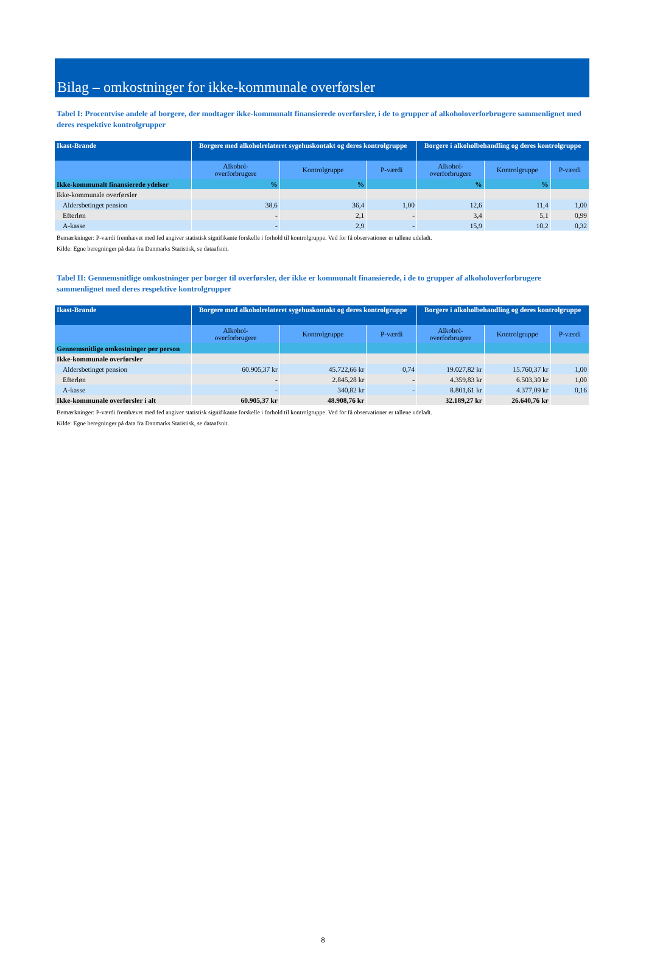Bilag – omkostninger for ikke-kommunale overførsler
Tabel I: Procentvise andele af borgere, der modtager ikke-kommunalt finansierede overførsler, i de to grupper af alkoholoverforbrugere sammenlignet med deres respektive kontrolgrupper
| Ikast-Brande | Borgere med alkoholrelateret sygehuskontakt og deres kontrolgruppe | | | Borgere i alkoholbehandling og deres kontrolgruppe | | |
| --- | --- | --- | --- | --- | --- | --- |
| | Alkohol- overforbrugere | Kontrolgruppe | P-værdi | Alkohol- overforbrugere | Kontrolgruppe | P-værdi |
| Ikke-kommunalt finansierede ydelser | % | % | | % | % | |
| Ikke-kommunale overførsler | | | | | | |
| Aldersbetinget pension | 38,6 | 36,4 | 1,00 | 12,6 | 11,4 | 1,00 |
| Efterløn | - | 2,1 | - | 3,4 | 5,1 | 0,99 |
| A-kasse | - | 2,9 | - | 15,9 | 10,2 | 0,32 |
Bemærkninger: P-værdi fremhævet med fed angiver statistisk signifikante forskelle i forhold til kontrolgruppe. Ved for få observationer er tallene udeladt.
Kilde: Egne beregninger på data fra Danmarks Statistisk, se dataafsnit.
Tabel II: Gennemsnitlige omkostninger per borger til overførsler, der ikke er kommunalt finansierede, i de to grupper af alkoholoverforbrugere sammenlignet med deres respektive kontrolgrupper
| Ikast-Brande | Borgere med alkoholrelateret sygehuskontakt og deres kontrolgruppe | | | Borgere i alkoholbehandling og deres kontrolgruppe | | |
| --- | --- | --- | --- | --- | --- | --- |
| | Alkohol- overforbrugere | Kontrolgruppe | P-værdi | Alkohol- overforbrugere | Kontrolgruppe | P-værdi |
| Gennemsnitlige omkostninger per person | | | | | | |
| Ikke-kommunale overførsler | | | | | | |
| Aldersbetinget pension | 60.905,37 kr | 45.722,66 kr | 0,74 | 19.027,82 kr | 15.760,37 kr | 1,00 |
| Efterløn | - | 2.845,28 kr | - | 4.359,83 kr | 6.503,30 kr | 1,00 |
| A-kasse | - | 340,82 kr | - | 8.801,61 kr | 4.377,09 kr | 0,16 |
| Ikke-kommunale overførsler i alt | 60.905,37 kr | 48.908,76 kr | | 32.189,27 kr | 26.640,76 kr | |
Bemærkninger: P-værdi fremhævet med fed angiver statistisk signifikante forskelle i forhold til kontrolgruppe. Ved for få observationer er tallene udeladt.
Kilde: Egne beregninger på data fra Danmarks Statistisk, se dataafsnit.
8